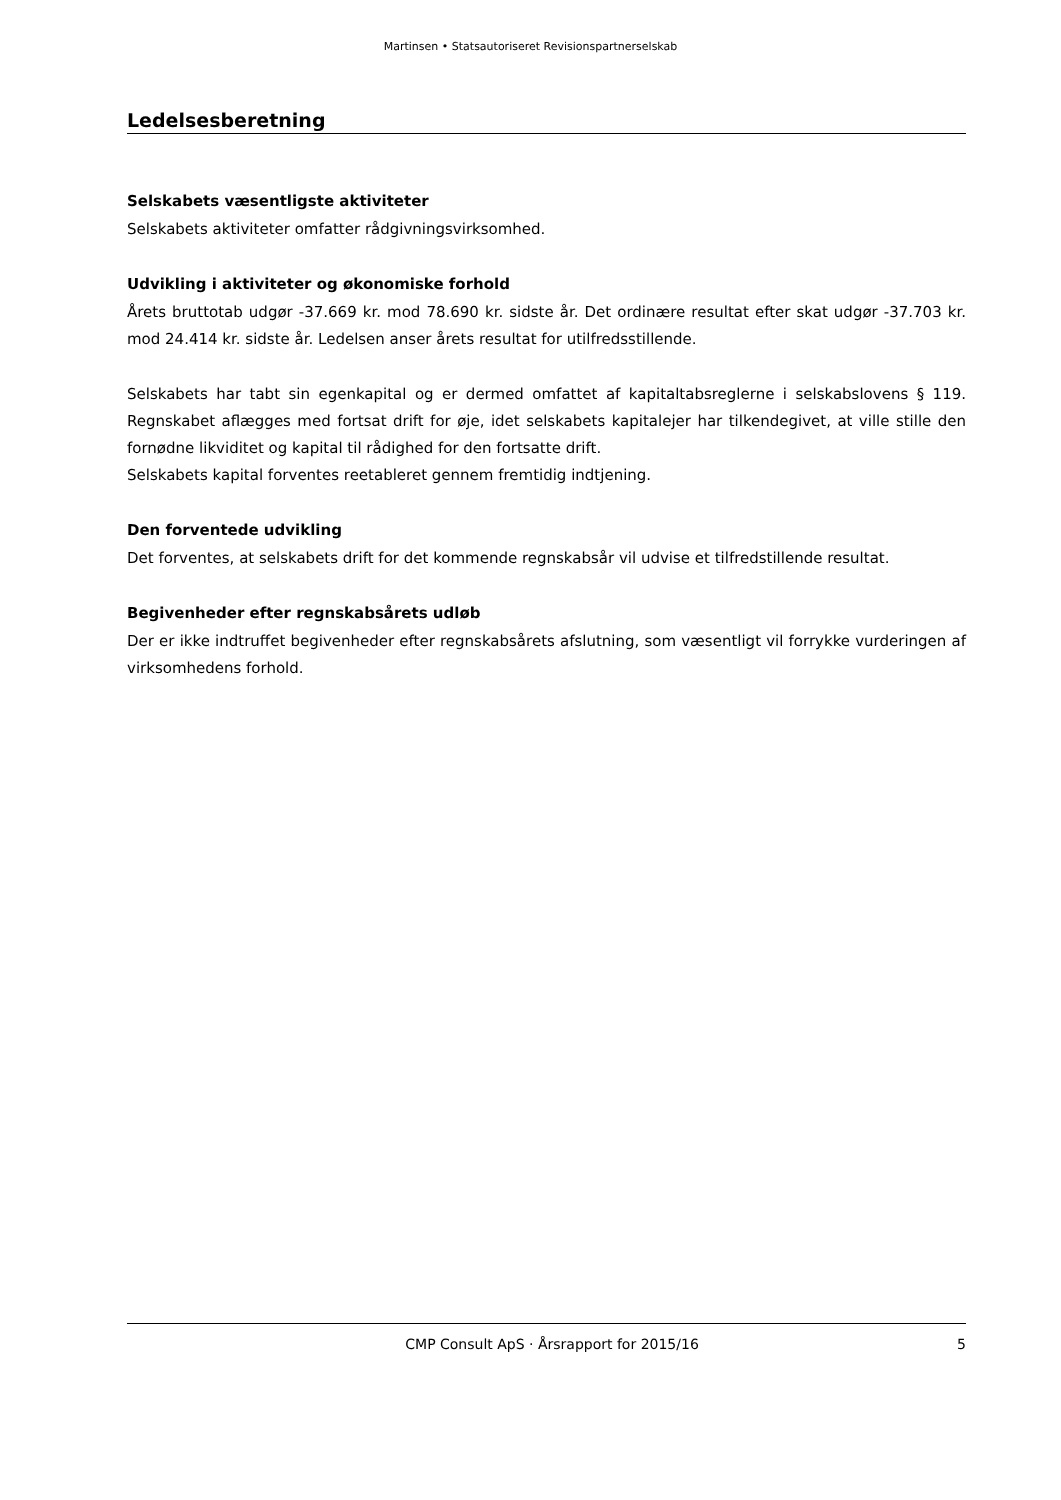Martinsen • Statsautoriseret Revisionspartnerselskab
Ledelsesberetning
Selskabets væsentligste aktiviteter
Selskabets aktiviteter omfatter rådgivningsvirksomhed.
Udvikling i aktiviteter og økonomiske forhold
Årets bruttotab udgør -37.669 kr. mod 78.690 kr. sidste år. Det ordinære resultat efter skat udgør -37.703 kr. mod 24.414 kr. sidste år. Ledelsen anser årets resultat for utilfredsstillende.
Selskabets har tabt sin egenkapital og er dermed omfattet af kapitaltabsreglerne i selskabslovens § 119. Regnskabet aflægges med fortsat drift for øje, idet selskabets kapitalejer har tilkendegivet, at ville stille den fornødne likviditet og kapital til rådighed for den fortsatte drift.
Selskabets kapital forventes reetableret gennem fremtidig indtjening.
Den forventede udvikling
Det forventes, at selskabets drift for det kommende regnskabsår vil udvise et tilfredstillende resultat.
Begivenheder efter regnskabsårets udløb
Der er ikke indtruffet begivenheder efter regnskabsårets afslutning, som væsentligt vil forrykke vurderingen af virksomhedens forhold.
CMP Consult ApS · Årsrapport for 2015/16 5